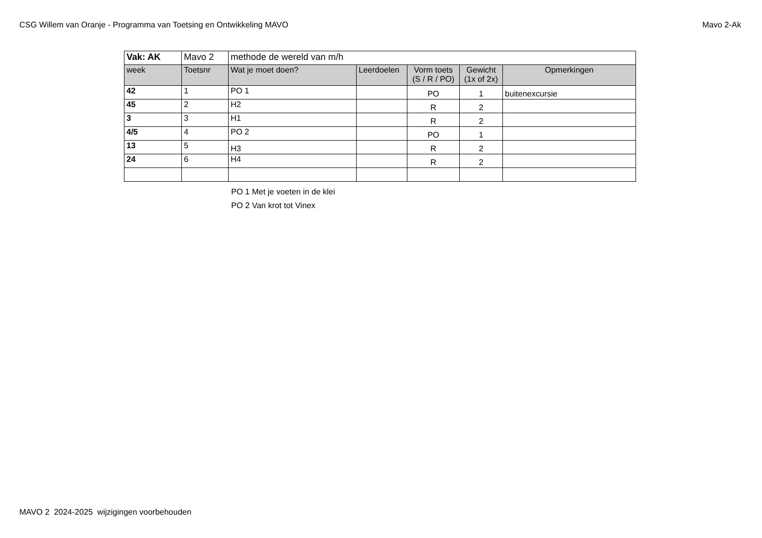CSG Willem van Oranje - Programma van Toetsing en Ontwikkeling MAVO Mavo 2-Ak
| Vak: AK | Mavo 2 | methode de wereld van m/h | | | | |
| week | Toetsnr | Wat je moet doen? | Leerdoelen | Vorm toets (S / R / PO) | Gewicht (1x of 2x) | Opmerkingen |
| 42 | 1 | PO 1 | | PO | 1 | buitenexcursie |
| 45 | 2 | H2 | | R | 2 | |
| 3 | 3 | H1 | | R | 2 | |
| 4/5 | 4 | PO 2 | | PO | 1 | |
| 13 | 5 | H3 | | R | 2 | |
| 24 | 6 | H4 | | R | 2 | |
PO 1 Met je voeten in de klei
PO 2 Van krot tot Vinex
MAVO 2 2024-2025 wijzigingen voorbehouden